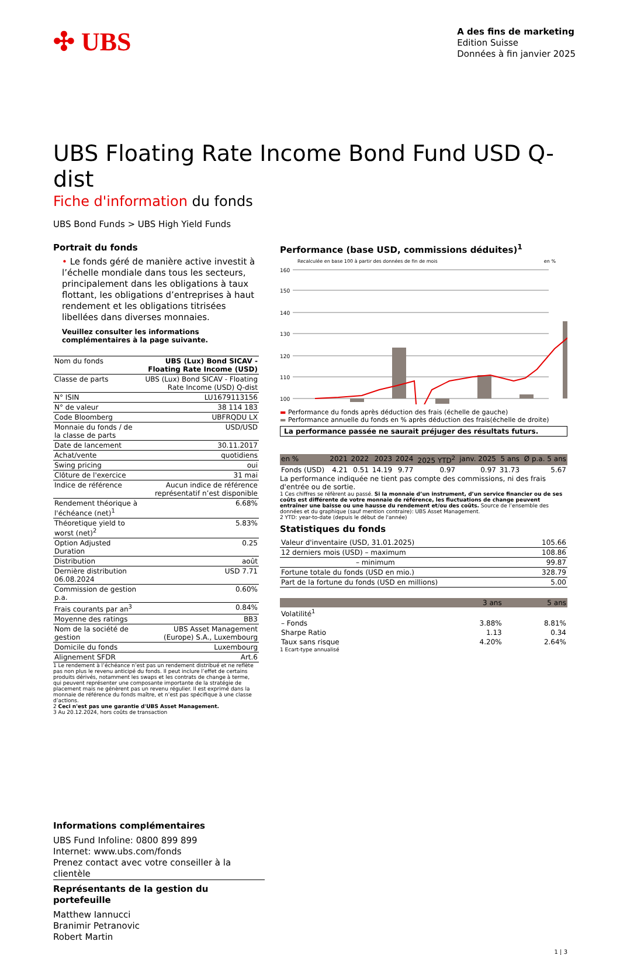✣ UBS
A des fins de marketing
Edition Suisse
Données à fin janvier 2025
UBS Floating Rate Income Bond Fund USD Q-dist
Fiche d'information du fonds
UBS Bond Funds > UBS High Yield Funds
Portrait du fonds
• Le fonds géré de manière active investit à l’échelle mondiale dans tous les secteurs, principalement dans les obligations à taux flottant, les obligations d’entreprises à haut rendement et les obligations titrisées libellées dans diverses monnaies.
Veuillez consulter les informations complémentaires à la page suivante.
| Nom du fonds | UBS (Lux) Bond SICAV - Floating Rate Income (USD) |
| Classe de parts | UBS (Lux) Bond SICAV - Floating Rate Income (USD) Q-dist |
| N° ISIN | LU1679113156 |
| N° de valeur | 38 114 183 |
| Code Bloomberg | UBFRQDU LX |
| Monnaie du fonds / de la classe de parts | USD/USD |
| Date de lancement | 30.11.2017 |
| Achat/vente | quotidiens |
| Swing pricing | oui |
| Clôture de l'exercice | 31 mai |
| Indice de référence | Aucun indice de référence représentatif n’est disponible |
| Rendement théorique à l'échéance (net)<sup>1</sup> | 6.68% |
| Théoretique yield to worst (net)<sup>2</sup> | 5.83% |
| Option Adjusted Duration | 0.25 |
| Distribution | août |
| Dernière distribution 06.08.2024 | USD 7.71 |
| Commission de gestion p.a. | 0.60% |
| Frais courants par an<sup>3</sup> | 0.84% |
| Moyenne des ratings | BB3 |
| Nom de la société de gestion | UBS Asset Management (Europe) S.A., Luxembourg |
| Domicile du fonds | Luxembourg |
| Alignement SFDR | Art.6 |
1 Le rendement à l’échéance n’est pas un rendement distribué et ne reflète pas non plus le revenu anticipé du fonds. Il peut inclure l’effet de certains produits dérivés, notamment les swaps et les contrats de change à terme, qui peuvent représenter une composante importante de la stratégie de placement mais ne génèrent pas un revenu régulier. Il est exprimé dans la monnaie de référence du fonds maître, et n’est pas spécifique à une classe d’actions.
2 Ceci n'est pas une garantie d'UBS Asset Management.
3 Au 20.12.2024, hors coûts de transaction
Performance (base USD, commissions déduites)<sup>1</sup>
Recalculée en base 100 à partir des données de fin de mois en %
160
150
140
130
120
110
100
▬ Performance du fonds après déduction des frais (échelle de gauche)
▬ Performance annuelle du fonds en % après déduction des frais(échelle de droite)
La performance passée ne saurait préjuger des résultats futurs.
| en % | 2021 | 2022 | 2023 | 2024 | 2025 YTD<sup>2</sup> | janv. 2025 | 5 ans | Ø p.a. 5 ans |
| --- | --- | --- | --- | --- | --- | --- | --- | --- |
| Fonds (USD) | 4.21 | 0.51 | 14.19 | 9.77 | 0.97 | 0.97 | 31.73 | 5.67 |
La performance indiquée ne tient pas compte des commissions, ni des frais d'entrée ou de sortie.
1 Ces chiffres se réfèrent au passé. Si la monnaie d’un instrument, d’un service financier ou de ses coûts est différente de votre monnaie de référence, les fluctuations de change peuvent entraîner une baisse ou une hausse du rendement et/ou des coûts. Source de l’ensemble des données et du graphique (sauf mention contraire): UBS Asset Management.
2 YTD: year-to-date (depuis le début de l'année)
Statistiques du fonds
| Valeur d'inventaire (USD, 31.01.2025) | 105.66 |
| 12 derniers mois (USD) – maximum | 108.86 |
| – minimum | 99.87 |
| Fortune totale du fonds (USD en mio.) | 328.79 |
| Part de la fortune du fonds (USD en millions) | 5.00 |
| | 3 ans | 5 ans |
| --- | --- | --- |
| Volatilité<sup>1</sup> | | |
| – Fonds | 3.88% | 8.81% |
| Sharpe Ratio | 1.13 | 0.34 |
| Taux sans risque | 4.20% | 2.64% |
1 Ecart-type annualisé
Informations complémentaires
UBS Fund Infoline: 0800 899 899
Internet: www.ubs.com/fonds
Prenez contact avec votre conseiller à la clientèle
Représentants de la gestion du portefeuille
Matthew Iannucci
Branimir Petranovic
Robert Martin
1 | 3